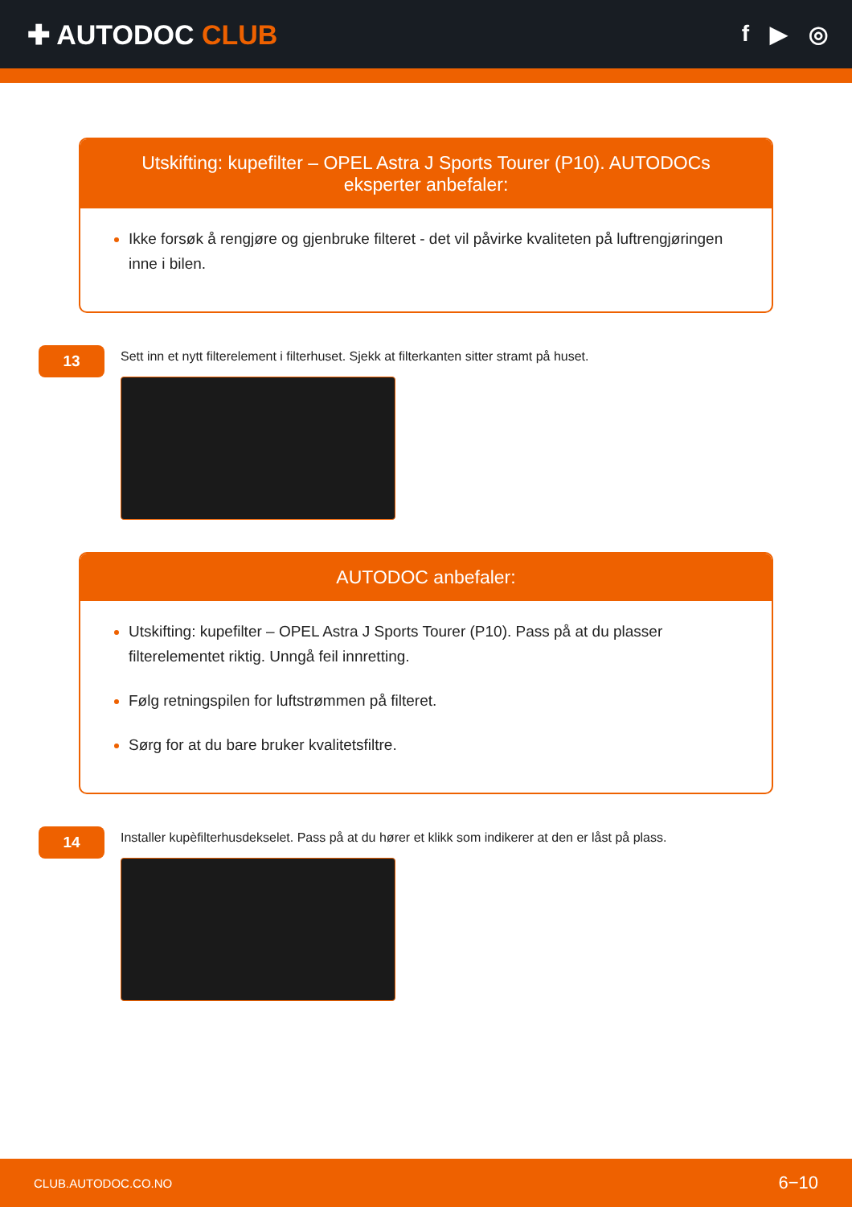✚ AUTODOC CLUB
f ▶ ◎
Utskifting: kupefilter – OPEL Astra J Sports Tourer (P10). AUTODOCs eksperter anbefaler:
Ikke forsøk å rengjøre og gjenbruke filteret - det vil påvirke kvaliteten på luftrengjøringen inne i bilen.
13
Sett inn et nytt filterelement i filterhuset. Sjekk at filterkanten sitter stramt på huset.
AUTODOC anbefaler:
Utskifting: kupefilter – OPEL Astra J Sports Tourer (P10). Pass på at du plasser filterelementet riktig. Unngå feil innretting.
Følg retningspilen for luftstrømmen på filteret.
Sørg for at du bare bruker kvalitetsfiltre.
14
Installer kupèfilterhusdekselet. Pass på at du hører et klikk som indikerer at den er låst på plass.
CLUB.AUTODOC.CO.NO 6−10